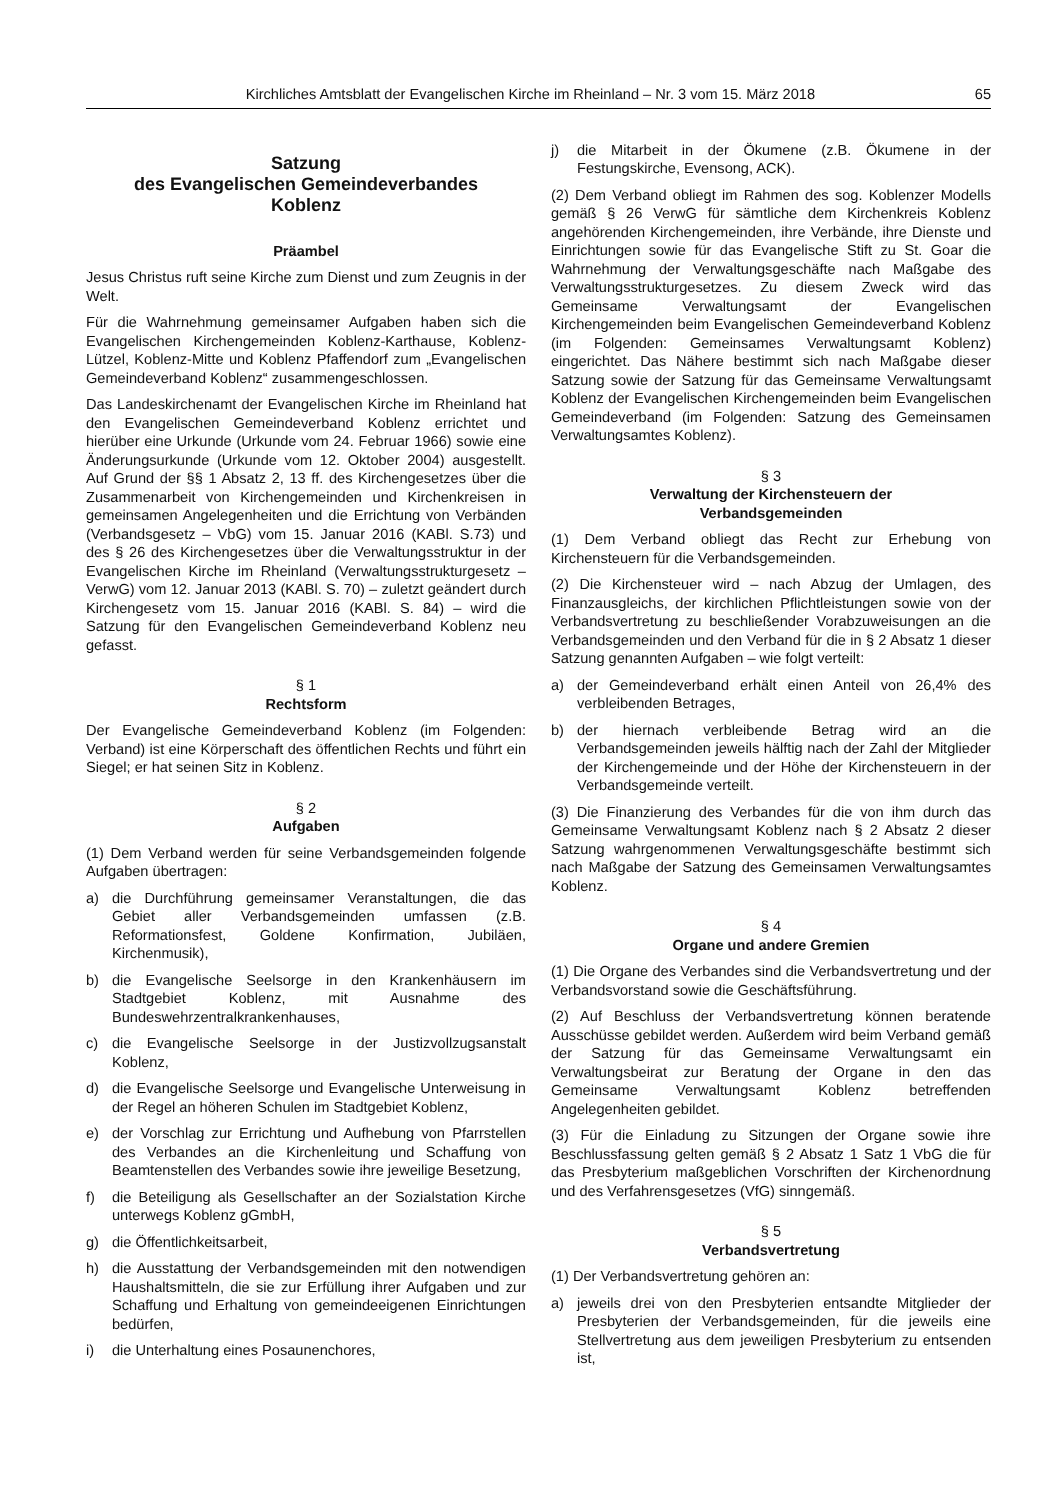Kirchliches Amtsblatt der Evangelischen Kirche im Rheinland – Nr. 3 vom 15. März 2018 65
Satzung
des Evangelischen Gemeindeverbandes
Koblenz
Präambel
Jesus Christus ruft seine Kirche zum Dienst und zum Zeugnis in der Welt.
Für die Wahrnehmung gemeinsamer Aufgaben haben sich die Evangelischen Kirchengemeinden Koblenz-Karthause, Koblenz-Lützel, Koblenz-Mitte und Koblenz Pfaffendorf zum „Evangelischen Gemeindeverband Koblenz“ zusammengeschlossen.
Das Landeskirchenamt der Evangelischen Kirche im Rheinland hat den Evangelischen Gemeindeverband Koblenz errichtet und hierüber eine Urkunde (Urkunde vom 24. Februar 1966) sowie eine Änderungsurkunde (Urkunde vom 12. Oktober 2004) ausgestellt. Auf Grund der §§ 1 Absatz 2, 13 ff. des Kirchengesetzes über die Zusammenarbeit von Kirchengemeinden und Kirchenkreisen in gemeinsamen Angelegenheiten und die Errichtung von Verbänden (Verbandsgesetz – VbG) vom 15. Januar 2016 (KABl. S.73) und des § 26 des Kirchengesetzes über die Verwaltungsstruktur in der Evangelischen Kirche im Rheinland (Verwaltungsstrukturgesetz – VerwG) vom 12. Januar 2013 (KABl. S. 70) – zuletzt geändert durch Kirchengesetz vom 15. Januar 2016 (KABl. S. 84) – wird die Satzung für den Evangelischen Gemeindeverband Koblenz neu gefasst.
§ 1
Rechtsform
Der Evangelische Gemeindeverband Koblenz (im Folgenden: Verband) ist eine Körperschaft des öffentlichen Rechts und führt ein Siegel; er hat seinen Sitz in Koblenz.
§ 2
Aufgaben
(1) Dem Verband werden für seine Verbandsgemeinden folgende Aufgaben übertragen:
a) die Durchführung gemeinsamer Veranstaltungen, die das Gebiet aller Verbandsgemeinden umfassen (z.B. Reformationsfest, Goldene Konfirmation, Jubiläen, Kirchenmusik),
b) die Evangelische Seelsorge in den Krankenhäusern im Stadtgebiet Koblenz, mit Ausnahme des Bundeswehrzentralkrankenhauses,
c) die Evangelische Seelsorge in der Justizvollzugsanstalt Koblenz,
d) die Evangelische Seelsorge und Evangelische Unterweisung in der Regel an höheren Schulen im Stadtgebiet Koblenz,
e) der Vorschlag zur Errichtung und Aufhebung von Pfarrstellen des Verbandes an die Kirchenleitung und Schaffung von Beamtenstellen des Verbandes sowie ihre jeweilige Besetzung,
f) die Beteiligung als Gesellschafter an der Sozialstation Kirche unterwegs Koblenz gGmbH,
g) die Öffentlichkeitsarbeit,
h) die Ausstattung der Verbandsgemeinden mit den notwendigen Haushaltsmitteln, die sie zur Erfüllung ihrer Aufgaben und zur Schaffung und Erhaltung von gemeindeeigenen Einrichtungen bedürfen,
i) die Unterhaltung eines Posaunenchores,
j) die Mitarbeit in der Ökumene (z.B. Ökumene in der Festungskirche, Evensong, ACK).
(2) Dem Verband obliegt im Rahmen des sog. Koblenzer Modells gemäß § 26 VerwG für sämtliche dem Kirchenkreis Koblenz angehörenden Kirchengemeinden, ihre Verbände, ihre Dienste und Einrichtungen sowie für das Evangelische Stift zu St. Goar die Wahrnehmung der Verwaltungsgeschäfte nach Maßgabe des Verwaltungsstrukturgesetzes. Zu diesem Zweck wird das Gemeinsame Verwaltungsamt der Evangelischen Kirchengemeinden beim Evangelischen Gemeindeverband Koblenz (im Folgenden: Gemeinsames Verwaltungsamt Koblenz) eingerichtet. Das Nähere bestimmt sich nach Maßgabe dieser Satzung sowie der Satzung für das Gemeinsame Verwaltungsamt Koblenz der Evangelischen Kirchengemeinden beim Evangelischen Gemeindeverband (im Folgenden: Satzung des Gemeinsamen Verwaltungsamtes Koblenz).
§ 3
Verwaltung der Kirchensteuern der
Verbandsgemeinden
(1) Dem Verband obliegt das Recht zur Erhebung von Kirchensteuern für die Verbandsgemeinden.
(2) Die Kirchensteuer wird – nach Abzug der Umlagen, des Finanzausgleichs, der kirchlichen Pflichtleistungen sowie von der Verbandsvertretung zu beschließender Vorabzuweisungen an die Verbandsgemeinden und den Verband für die in § 2 Absatz 1 dieser Satzung genannten Aufgaben – wie folgt verteilt:
a) der Gemeindeverband erhält einen Anteil von 26,4% des verbleibenden Betrages,
b) der hiernach verbleibende Betrag wird an die Verbandsgemeinden jeweils hälftig nach der Zahl der Mitglieder der Kirchengemeinde und der Höhe der Kirchensteuern in der Verbandsgemeinde verteilt.
(3) Die Finanzierung des Verbandes für die von ihm durch das Gemeinsame Verwaltungsamt Koblenz nach § 2 Absatz 2 dieser Satzung wahrgenommenen Verwaltungsgeschäfte bestimmt sich nach Maßgabe der Satzung des Gemeinsamen Verwaltungsamtes Koblenz.
§ 4
Organe und andere Gremien
(1) Die Organe des Verbandes sind die Verbandsvertretung und der Verbandsvorstand sowie die Geschäftsführung.
(2) Auf Beschluss der Verbandsvertretung können beratende Ausschüsse gebildet werden. Außerdem wird beim Verband gemäß der Satzung für das Gemeinsame Verwaltungsamt ein Verwaltungsbeirat zur Beratung der Organe in den das Gemeinsame Verwaltungsamt Koblenz betreffenden Angelegenheiten gebildet.
(3) Für die Einladung zu Sitzungen der Organe sowie ihre Beschlussfassung gelten gemäß § 2 Absatz 1 Satz 1 VbG die für das Presbyterium maßgeblichen Vorschriften der Kirchenordnung und des Verfahrensgesetzes (VfG) sinngemäß.
§ 5
Verbandsvertretung
(1) Der Verbandsvertretung gehören an:
a) jeweils drei von den Presbyterien entsandte Mitglieder der Presbyterien der Verbandsgemeinden, für die jeweils eine Stellvertretung aus dem jeweiligen Presbyterium zu entsenden ist,